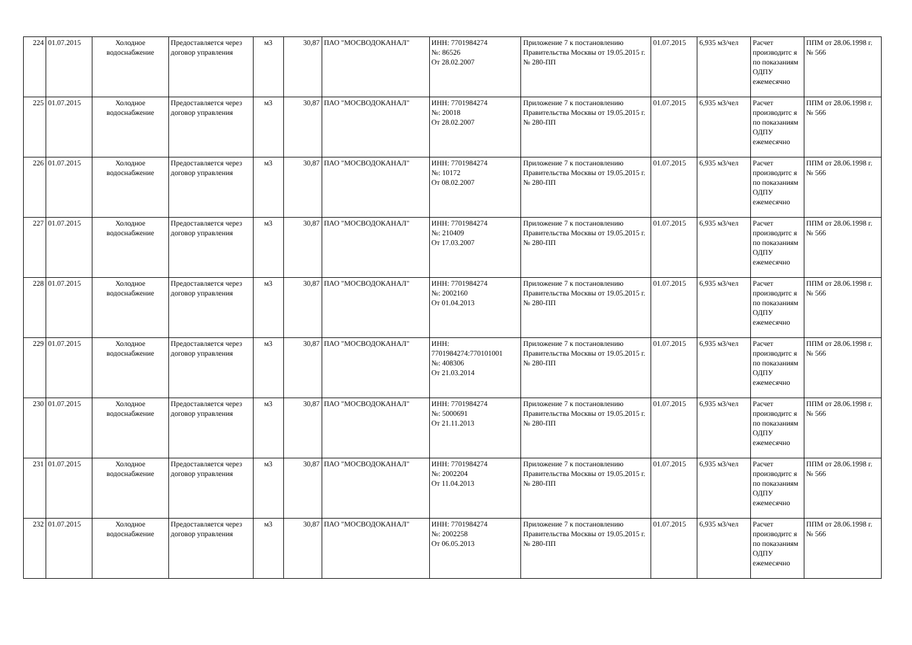| 224 | 01.07.2015 | Холодное водоснабжение | Предоставляется через договор управления | м3 | 30,87 | ПАО "МОСВОДОКАНАЛ" | ИНН: 7701984274 №: 86526 От 28.02.2007 | Приложение 7 к постановлению Правительства Москвы от 19.05.2015 г. № 280-ПП | 01.07.2015 | 6,935 м3/чел | Расчет производитс я по показаниям ОДПУ ежемесячно | ППМ от 28.06.1998 г. № 566 |
| 225 | 01.07.2015 | Холодное водоснабжение | Предоставляется через договор управления | м3 | 30,87 | ПАО "МОСВОДОКАНАЛ" | ИНН: 7701984274 №: 20018 От 28.02.2007 | Приложение 7 к постановлению Правительства Москвы от 19.05.2015 г. № 280-ПП | 01.07.2015 | 6,935 м3/чел | Расчет производитс я по показаниям ОДПУ ежемесячно | ППМ от 28.06.1998 г. № 566 |
| 226 | 01.07.2015 | Холодное водоснабжение | Предоставляется через договор управления | м3 | 30,87 | ПАО "МОСВОДОКАНАЛ" | ИНН: 7701984274 №: 10172 От 08.02.2007 | Приложение 7 к постановлению Правительства Москвы от 19.05.2015 г. № 280-ПП | 01.07.2015 | 6,935 м3/чел | Расчет производитс я по показаниям ОДПУ ежемесячно | ППМ от 28.06.1998 г. № 566 |
| 227 | 01.07.2015 | Холодное водоснабжение | Предоставляется через договор управления | м3 | 30,87 | ПАО "МОСВОДОКАНАЛ" | ИНН: 7701984274 №: 210409 От 17.03.2007 | Приложение 7 к постановлению Правительства Москвы от 19.05.2015 г. № 280-ПП | 01.07.2015 | 6,935 м3/чел | Расчет производитс я по показаниям ОДПУ ежемесячно | ППМ от 28.06.1998 г. № 566 |
| 228 | 01.07.2015 | Холодное водоснабжение | Предоставляется через договор управления | м3 | 30,87 | ПАО "МОСВОДОКАНАЛ" | ИНН: 7701984274 №: 2002160 От 01.04.2013 | Приложение 7 к постановлению Правительства Москвы от 19.05.2015 г. № 280-ПП | 01.07.2015 | 6,935 м3/чел | Расчет производитс я по показаниям ОДПУ ежемесячно | ППМ от 28.06.1998 г. № 566 |
| 229 | 01.07.2015 | Холодное водоснабжение | Предоставляется через договор управления | м3 | 30,87 | ПАО "МОСВОДОКАНАЛ" | ИНН: 7701984274:770101001 №: 408306 От 21.03.2014 | Приложение 7 к постановлению Правительства Москвы от 19.05.2015 г. № 280-ПП | 01.07.2015 | 6,935 м3/чел | Расчет производитс я по показаниям ОДПУ ежемесячно | ППМ от 28.06.1998 г. № 566 |
| 230 | 01.07.2015 | Холодное водоснабжение | Предоставляется через договор управления | м3 | 30,87 | ПАО "МОСВОДОКАНАЛ" | ИНН: 7701984274 №: 5000691 От 21.11.2013 | Приложение 7 к постановлению Правительства Москвы от 19.05.2015 г. № 280-ПП | 01.07.2015 | 6,935 м3/чел | Расчет производитс я по показаниям ОДПУ ежемесячно | ППМ от 28.06.1998 г. № 566 |
| 231 | 01.07.2015 | Холодное водоснабжение | Предоставляется через договор управления | м3 | 30,87 | ПАО "МОСВОДОКАНАЛ" | ИНН: 7701984274 №: 2002204 От 11.04.2013 | Приложение 7 к постановлению Правительства Москвы от 19.05.2015 г. № 280-ПП | 01.07.2015 | 6,935 м3/чел | Расчет производитс я по показаниям ОДПУ ежемесячно | ППМ от 28.06.1998 г. № 566 |
| 232 | 01.07.2015 | Холодное водоснабжение | Предоставляется через договор управления | м3 | 30,87 | ПАО "МОСВОДОКАНАЛ" | ИНН: 7701984274 №: 2002258 От 06.05.2013 | Приложение 7 к постановлению Правительства Москвы от 19.05.2015 г. № 280-ПП | 01.07.2015 | 6,935 м3/чел | Расчет производитс я по показаниям ОДПУ ежемесячно | ППМ от 28.06.1998 г. № 566 |